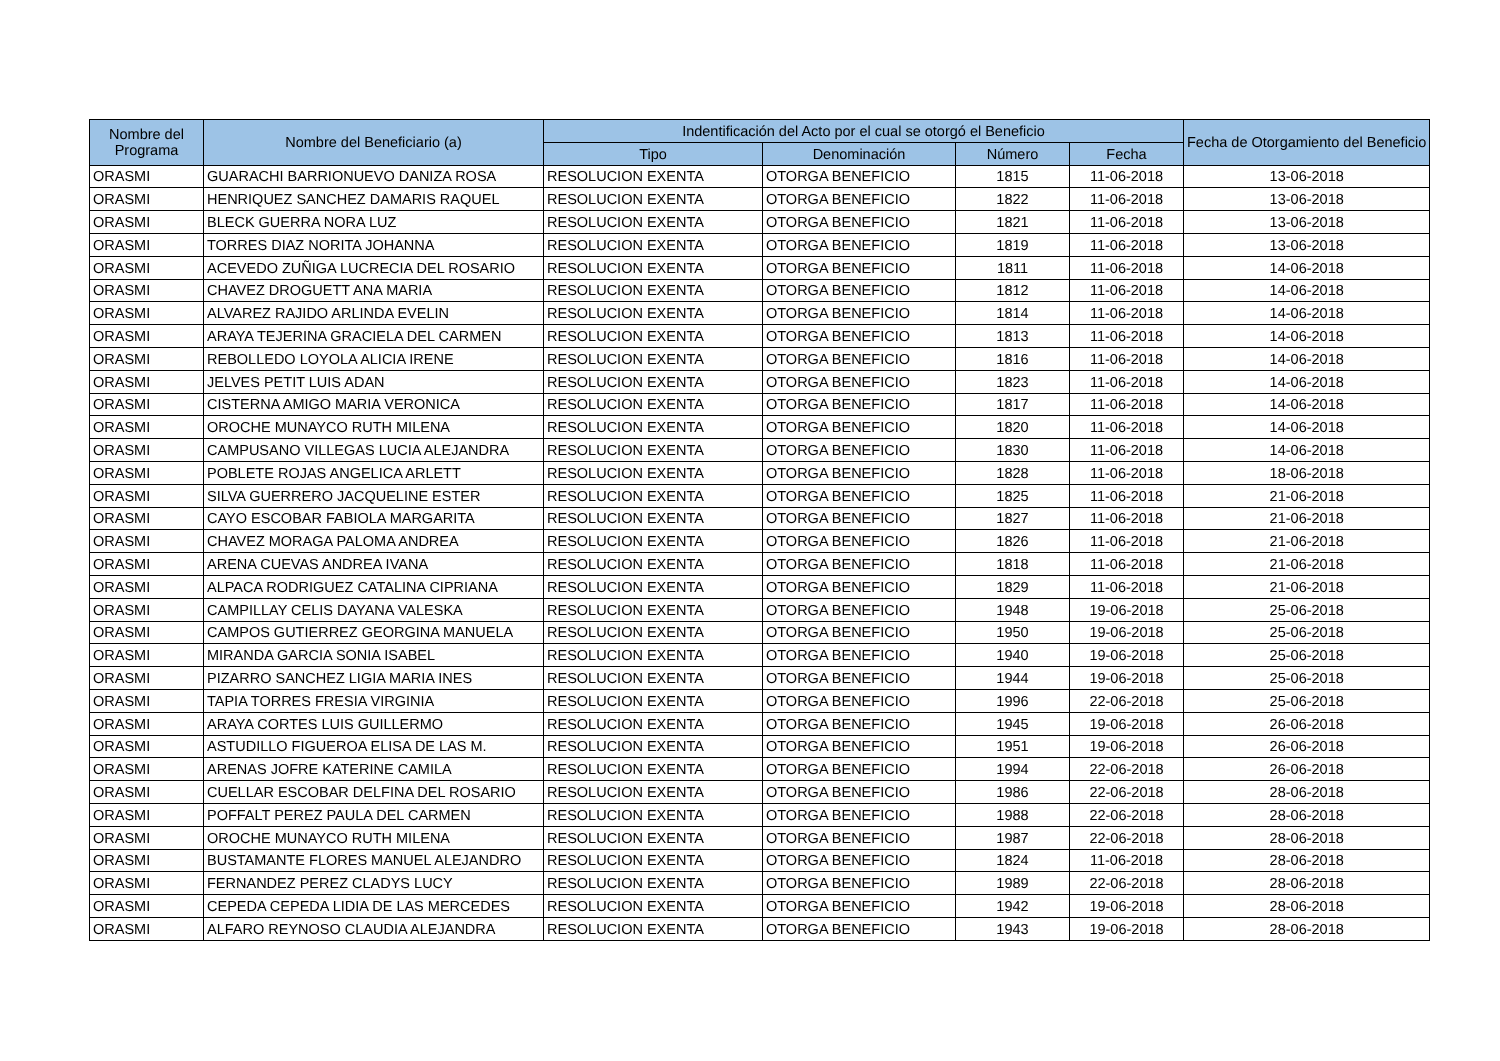| Nombre del Programa | Nombre del Beneficiario (a) | Indentificación del Acto por el cual se otorgó el Beneficio | | | | Fecha de Otorgamiento del Beneficio |
| --- | --- | --- | --- | --- | --- | --- |
| | | Tipo | Denominación | Número | Fecha | |
| ORASMI | GUARACHI BARRIONUEVO DANIZA ROSA | RESOLUCION EXENTA | OTORGA BENEFICIO | 1815 | 11-06-2018 | 13-06-2018 |
| ORASMI | HENRIQUEZ SANCHEZ DAMARIS RAQUEL | RESOLUCION EXENTA | OTORGA BENEFICIO | 1822 | 11-06-2018 | 13-06-2018 |
| ORASMI | BLECK GUERRA NORA LUZ | RESOLUCION EXENTA | OTORGA BENEFICIO | 1821 | 11-06-2018 | 13-06-2018 |
| ORASMI | TORRES DIAZ NORITA JOHANNA | RESOLUCION EXENTA | OTORGA BENEFICIO | 1819 | 11-06-2018 | 13-06-2018 |
| ORASMI | ACEVEDO ZUÑIGA LUCRECIA DEL ROSARIO | RESOLUCION EXENTA | OTORGA BENEFICIO | 1811 | 11-06-2018 | 14-06-2018 |
| ORASMI | CHAVEZ DROGUETT ANA MARIA | RESOLUCION EXENTA | OTORGA BENEFICIO | 1812 | 11-06-2018 | 14-06-2018 |
| ORASMI | ALVAREZ RAJIDO ARLINDA EVELIN | RESOLUCION EXENTA | OTORGA BENEFICIO | 1814 | 11-06-2018 | 14-06-2018 |
| ORASMI | ARAYA TEJERINA GRACIELA DEL CARMEN | RESOLUCION EXENTA | OTORGA BENEFICIO | 1813 | 11-06-2018 | 14-06-2018 |
| ORASMI | REBOLLEDO LOYOLA ALICIA IRENE | RESOLUCION EXENTA | OTORGA BENEFICIO | 1816 | 11-06-2018 | 14-06-2018 |
| ORASMI | JELVES PETIT LUIS ADAN | RESOLUCION EXENTA | OTORGA BENEFICIO | 1823 | 11-06-2018 | 14-06-2018 |
| ORASMI | CISTERNA AMIGO MARIA VERONICA | RESOLUCION EXENTA | OTORGA BENEFICIO | 1817 | 11-06-2018 | 14-06-2018 |
| ORASMI | OROCHE MUNAYCO RUTH MILENA | RESOLUCION EXENTA | OTORGA BENEFICIO | 1820 | 11-06-2018 | 14-06-2018 |
| ORASMI | CAMPUSANO VILLEGAS LUCIA ALEJANDRA | RESOLUCION EXENTA | OTORGA BENEFICIO | 1830 | 11-06-2018 | 14-06-2018 |
| ORASMI | POBLETE ROJAS ANGELICA ARLETT | RESOLUCION EXENTA | OTORGA BENEFICIO | 1828 | 11-06-2018 | 18-06-2018 |
| ORASMI | SILVA GUERRERO JACQUELINE ESTER | RESOLUCION EXENTA | OTORGA BENEFICIO | 1825 | 11-06-2018 | 21-06-2018 |
| ORASMI | CAYO ESCOBAR FABIOLA MARGARITA | RESOLUCION EXENTA | OTORGA BENEFICIO | 1827 | 11-06-2018 | 21-06-2018 |
| ORASMI | CHAVEZ MORAGA PALOMA ANDREA | RESOLUCION EXENTA | OTORGA BENEFICIO | 1826 | 11-06-2018 | 21-06-2018 |
| ORASMI | ARENA CUEVAS ANDREA IVANA | RESOLUCION EXENTA | OTORGA BENEFICIO | 1818 | 11-06-2018 | 21-06-2018 |
| ORASMI | ALPACA RODRIGUEZ CATALINA CIPRIANA | RESOLUCION EXENTA | OTORGA BENEFICIO | 1829 | 11-06-2018 | 21-06-2018 |
| ORASMI | CAMPILLAY CELIS DAYANA VALESKA | RESOLUCION EXENTA | OTORGA BENEFICIO | 1948 | 19-06-2018 | 25-06-2018 |
| ORASMI | CAMPOS GUTIERREZ GEORGINA MANUELA | RESOLUCION EXENTA | OTORGA BENEFICIO | 1950 | 19-06-2018 | 25-06-2018 |
| ORASMI | MIRANDA GARCIA SONIA ISABEL | RESOLUCION EXENTA | OTORGA BENEFICIO | 1940 | 19-06-2018 | 25-06-2018 |
| ORASMI | PIZARRO SANCHEZ LIGIA MARIA INES | RESOLUCION EXENTA | OTORGA BENEFICIO | 1944 | 19-06-2018 | 25-06-2018 |
| ORASMI | TAPIA TORRES FRESIA VIRGINIA | RESOLUCION EXENTA | OTORGA BENEFICIO | 1996 | 22-06-2018 | 25-06-2018 |
| ORASMI | ARAYA CORTES LUIS GUILLERMO | RESOLUCION EXENTA | OTORGA BENEFICIO | 1945 | 19-06-2018 | 26-06-2018 |
| ORASMI | ASTUDILLO FIGUEROA ELISA DE LAS M. | RESOLUCION EXENTA | OTORGA BENEFICIO | 1951 | 19-06-2018 | 26-06-2018 |
| ORASMI | ARENAS JOFRE KATERINE CAMILA | RESOLUCION EXENTA | OTORGA BENEFICIO | 1994 | 22-06-2018 | 26-06-2018 |
| ORASMI | CUELLAR ESCOBAR DELFINA DEL ROSARIO | RESOLUCION EXENTA | OTORGA BENEFICIO | 1986 | 22-06-2018 | 28-06-2018 |
| ORASMI | POFFALT PEREZ PAULA DEL CARMEN | RESOLUCION EXENTA | OTORGA BENEFICIO | 1988 | 22-06-2018 | 28-06-2018 |
| ORASMI | OROCHE MUNAYCO RUTH MILENA | RESOLUCION EXENTA | OTORGA BENEFICIO | 1987 | 22-06-2018 | 28-06-2018 |
| ORASMI | BUSTAMANTE FLORES MANUEL ALEJANDRO | RESOLUCION EXENTA | OTORGA BENEFICIO | 1824 | 11-06-2018 | 28-06-2018 |
| ORASMI | FERNANDEZ PEREZ CLADYS LUCY | RESOLUCION EXENTA | OTORGA BENEFICIO | 1989 | 22-06-2018 | 28-06-2018 |
| ORASMI | CEPEDA CEPEDA LIDIA DE LAS MERCEDES | RESOLUCION EXENTA | OTORGA BENEFICIO | 1942 | 19-06-2018 | 28-06-2018 |
| ORASMI | ALFARO REYNOSO CLAUDIA ALEJANDRA | RESOLUCION EXENTA | OTORGA BENEFICIO | 1943 | 19-06-2018 | 28-06-2018 |